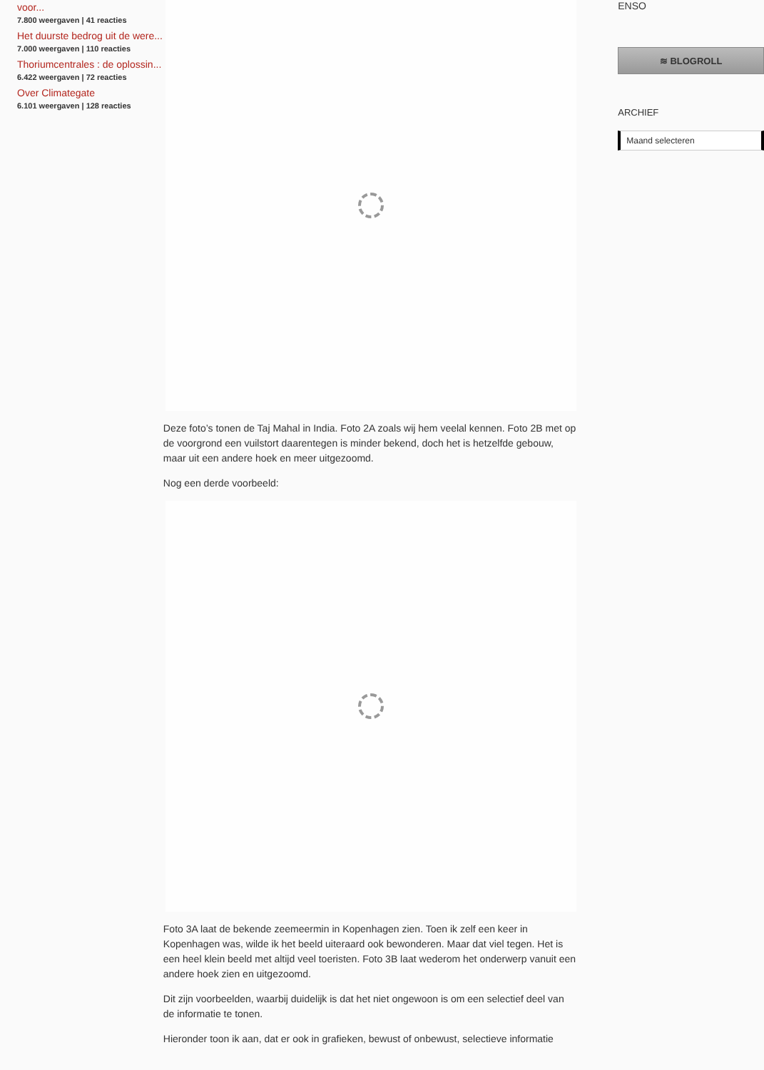voor...
7.800 weergaven | 41 reacties
Het duurste bedrog uit de were...
7.000 weergaven | 110 reacties
Thoriumcentrales : de oplossin...
6.422 weergaven | 72 reacties
Over Climategate
6.101 weergaven | 128 reacties
Deze foto’s tonen de Taj Mahal in India. Foto 2A zoals wij hem veelal kennen. Foto 2B met op de voorgrond een vuilstort daarentegen is minder bekend, doch het is hetzelfde gebouw, maar uit een andere hoek en meer uitgezoomd.
Nog een derde voorbeeld:
Foto 3A laat de bekende zeemeermin in Kopenhagen zien. Toen ik zelf een keer in Kopenhagen was, wilde ik het beeld uiteraard ook bewonderen. Maar dat viel tegen. Het is een heel klein beeld met altijd veel toeristen. Foto 3B laat wederom het onderwerp vanuit een andere hoek zien en uitgezoomd.
Dit zijn voorbeelden, waarbij duidelijk is dat het niet ongewoon is om een selectief deel van de informatie te tonen.
Hieronder toon ik aan, dat er ook in grafieken, bewust of onbewust, selectieve informatie
ENSO
≋ BLOGROLL
ARCHIEF
Maand selecteren